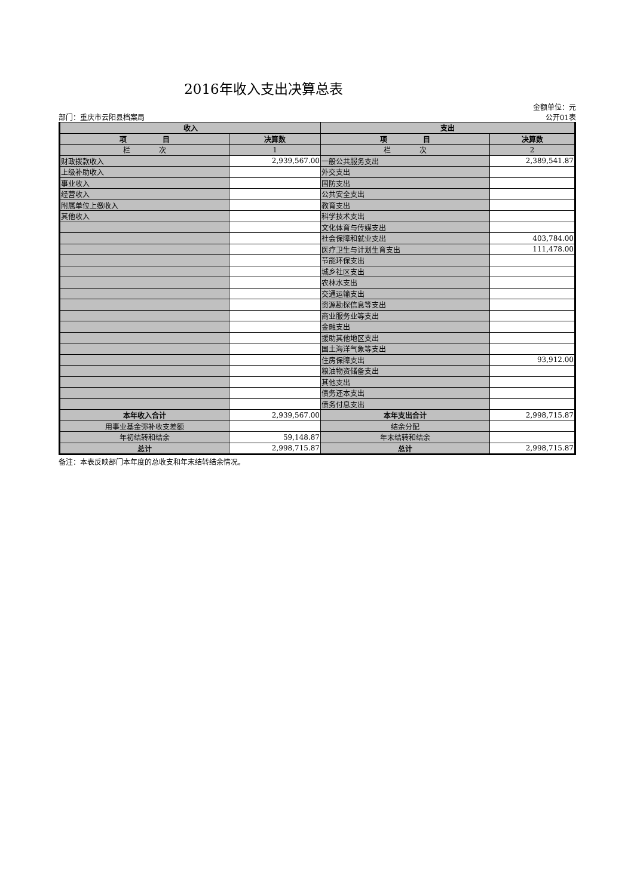2016年收入支出决算总表
金额单位：元
部门：重庆市云阳县档案局 公开01表
| 收入 | | 支出 | |
| --- | --- | --- | --- |
| 项 目 | 决算数 | 项 目 | 决算数 |
| 栏 次 | 1 | 栏 次 | 2 |
| 财政拨款收入 | 2,939,567.00 | 一般公共服务支出 | 2,389,541.87 |
| 上级补助收入 | | 外交支出 | |
| 事业收入 | | 国防支出 | |
| 经营收入 | | 公共安全支出 | |
| 附属单位上缴收入 | | 教育支出 | |
| 其他收入 | | 科学技术支出 | |
| | | 文化体育与传媒支出 | |
| | | 社会保障和就业支出 | 403,784.00 |
| | | 医疗卫生与计划生育支出 | 111,478.00 |
| | | 节能环保支出 | |
| | | 城乡社区支出 | |
| | | 农林水支出 | |
| | | 交通运输支出 | |
| | | 资源勘探信息等支出 | |
| | | 商业服务业等支出 | |
| | | 金融支出 | |
| | | 援助其他地区支出 | |
| | | 国土海洋气象等支出 | |
| | | 住房保障支出 | 93,912.00 |
| | | 粮油物资储备支出 | |
| | | 其他支出 | |
| | | 债务还本支出 | |
| | | 债务付息支出 | |
| 本年收入合计 | 2,939,567.00 | 本年支出合计 | 2,998,715.87 |
| 用事业基金弥补收支差额 | | 结余分配 | |
| 年初结转和结余 | 59,148.87 | 年末结转和结余 | |
| 总计 | 2,998,715.87 | 总计 | 2,998,715.87 |
备注：本表反映部门本年度的总收支和年末结转结余情况。